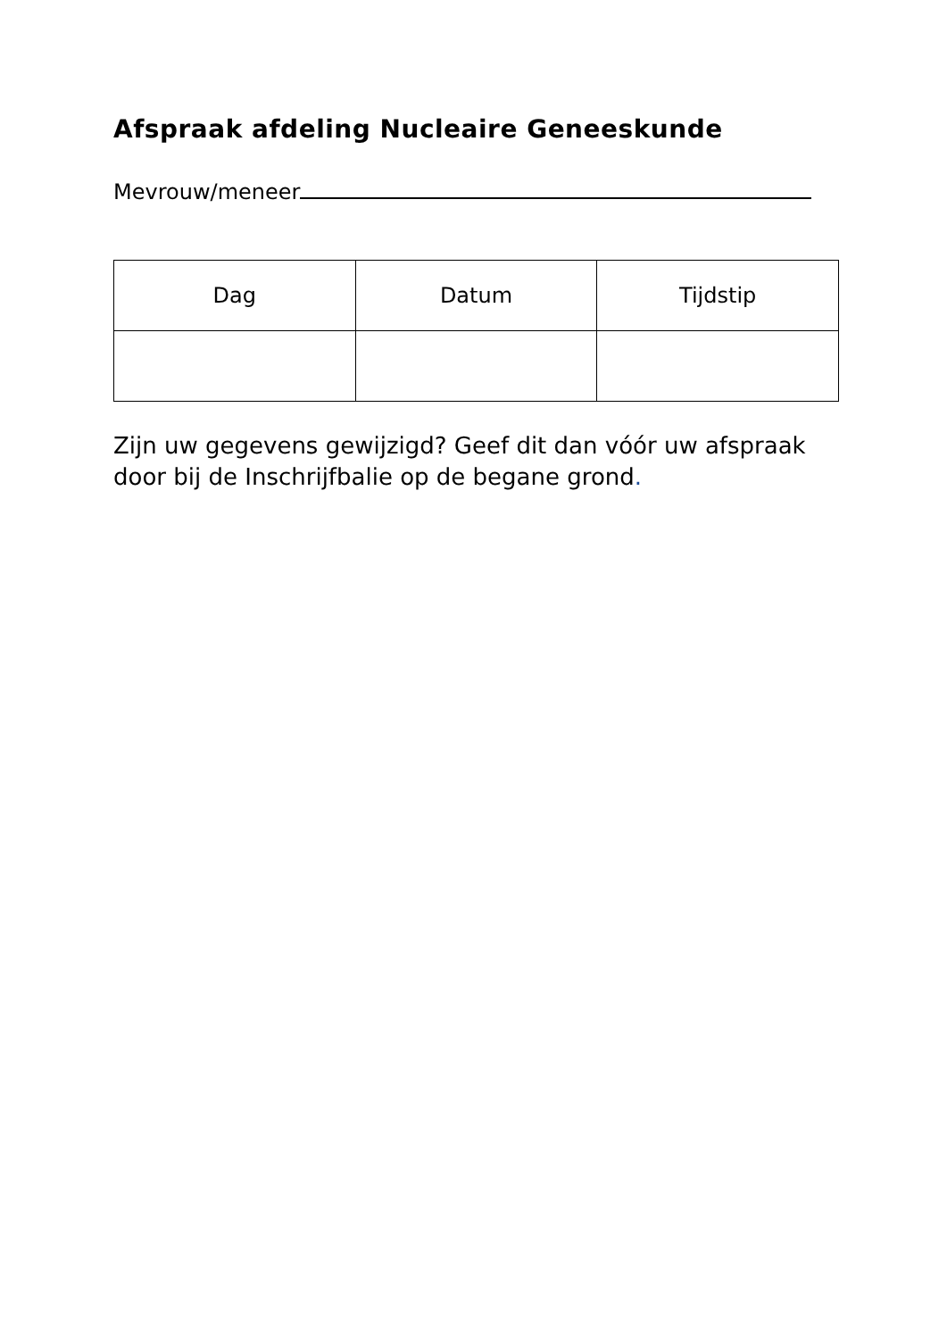Afspraak afdeling Nucleaire Geneeskunde
Mevrouw/meneer
| Dag | Datum | Tijdstip |
| --- | --- | --- |
Zijn uw gegevens gewijzigd? Geef dit dan vóór uw afspraak door bij de Inschrijfbalie op de begane grond.